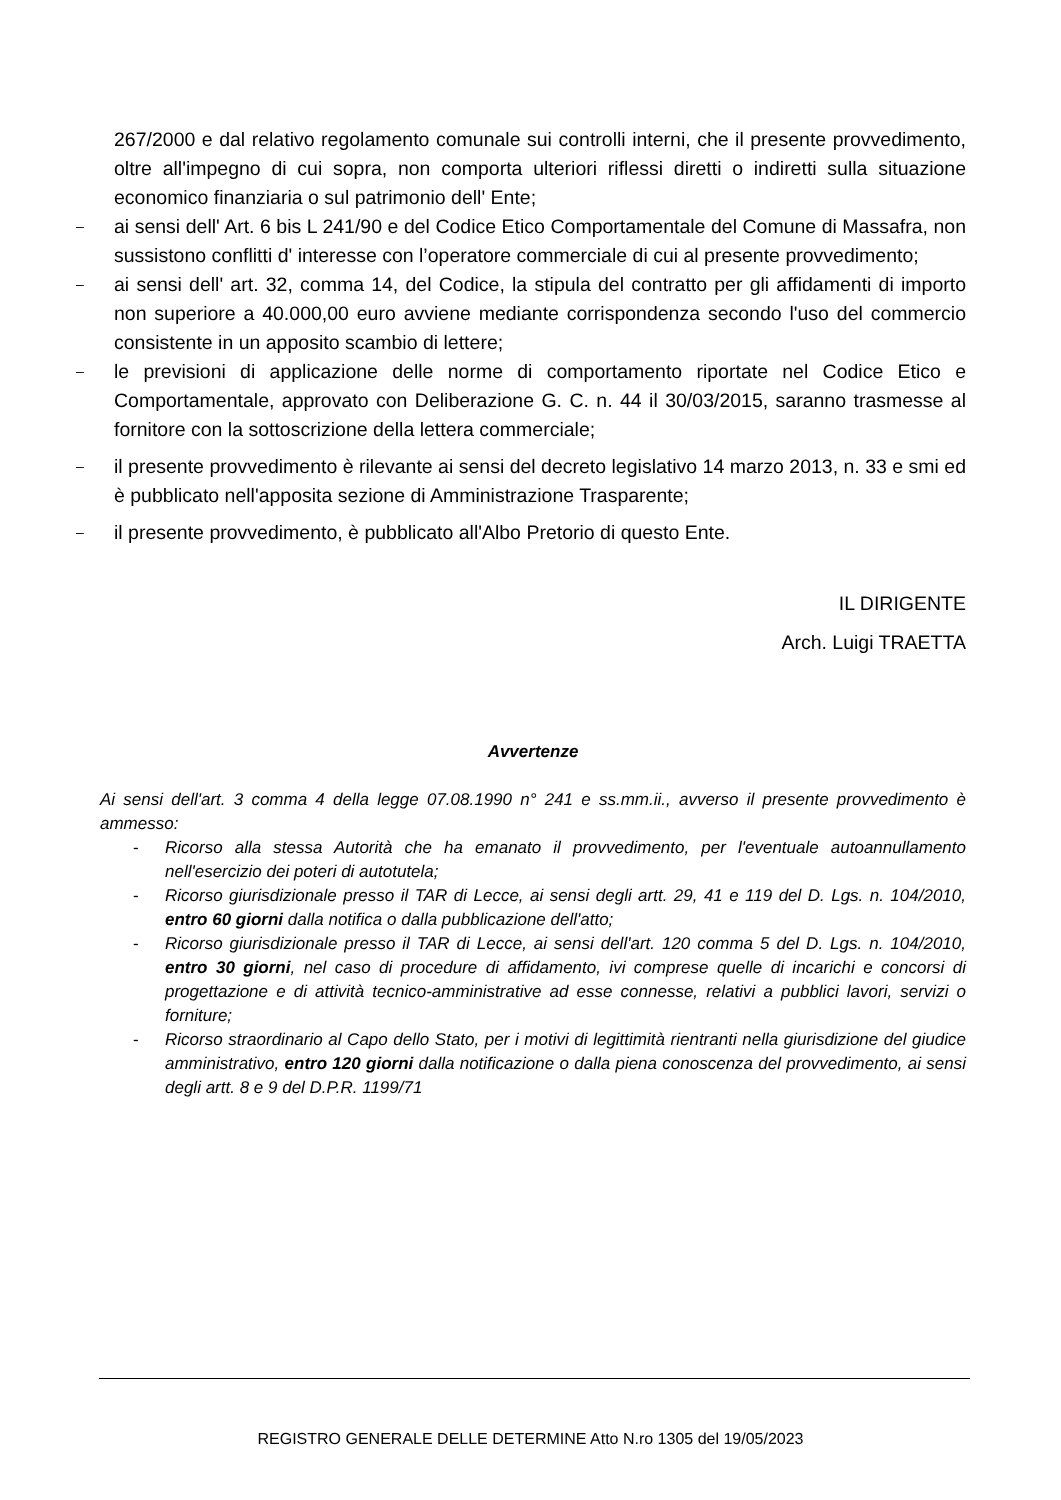267/2000 e dal relativo regolamento comunale sui controlli interni, che il presente provvedimento, oltre all'impegno di cui sopra, non comporta ulteriori riflessi diretti o indiretti sulla situazione economico finanziaria o sul patrimonio dell' Ente;
–
ai sensi dell' Art. 6 bis L 241/90 e del Codice Etico Comportamentale del Comune di Massafra, non sussistono conflitti d' interesse con l’operatore commerciale di cui al presente provvedimento;
–
ai sensi dell' art. 32, comma 14, del Codice, la stipula del contratto per gli affidamenti di importo non superiore a 40.000,00 euro avviene mediante corrispondenza secondo l'uso del commercio consistente in un apposito scambio di lettere;
–
le previsioni di applicazione delle norme di comportamento riportate nel Codice Etico e Comportamentale, approvato con Deliberazione G. C. n. 44 il 30/03/2015, saranno trasmesse al fornitore con la sottoscrizione della lettera commerciale;
–
il presente provvedimento è rilevante ai sensi del decreto legislativo 14 marzo 2013, n. 33 e smi ed è pubblicato nell'apposita sezione di Amministrazione Trasparente;
–
il presente provvedimento, è pubblicato all'Albo Pretorio di questo Ente.
IL DIRIGENTE
Arch. Luigi TRAETTA
Avvertenze
Ai sensi dell'art. 3 comma 4 della legge 07.08.1990 n° 241 e ss.mm.ii., avverso il presente provvedimento è ammesso:
- Ricorso alla stessa Autorità che ha emanato il provvedimento, per l'eventuale autoannullamento nell'esercizio dei poteri di autotutela;
- Ricorso giurisdizionale presso il TAR di Lecce, ai sensi degli artt. 29, 41 e 119 del D. Lgs. n. 104/2010, entro 60 giorni dalla notifica o dalla pubblicazione dell'atto;
- Ricorso giurisdizionale presso il TAR di Lecce, ai sensi dell'art. 120 comma 5 del D. Lgs. n. 104/2010, entro 30 giorni, nel caso di procedure di affidamento, ivi comprese quelle di incarichi e concorsi di progettazione e di attività tecnico-amministrative ad esse connesse, relativi a pubblici lavori, servizi o forniture;
- Ricorso straordinario al Capo dello Stato, per i motivi di legittimità rientranti nella giurisdizione del giudice amministrativo, entro 120 giorni dalla notificazione o dalla piena conoscenza del provvedimento, ai sensi degli artt. 8 e 9 del D.P.R. 1199/71
REGISTRO GENERALE DELLE DETERMINE Atto N.ro 1305 del 19/05/2023